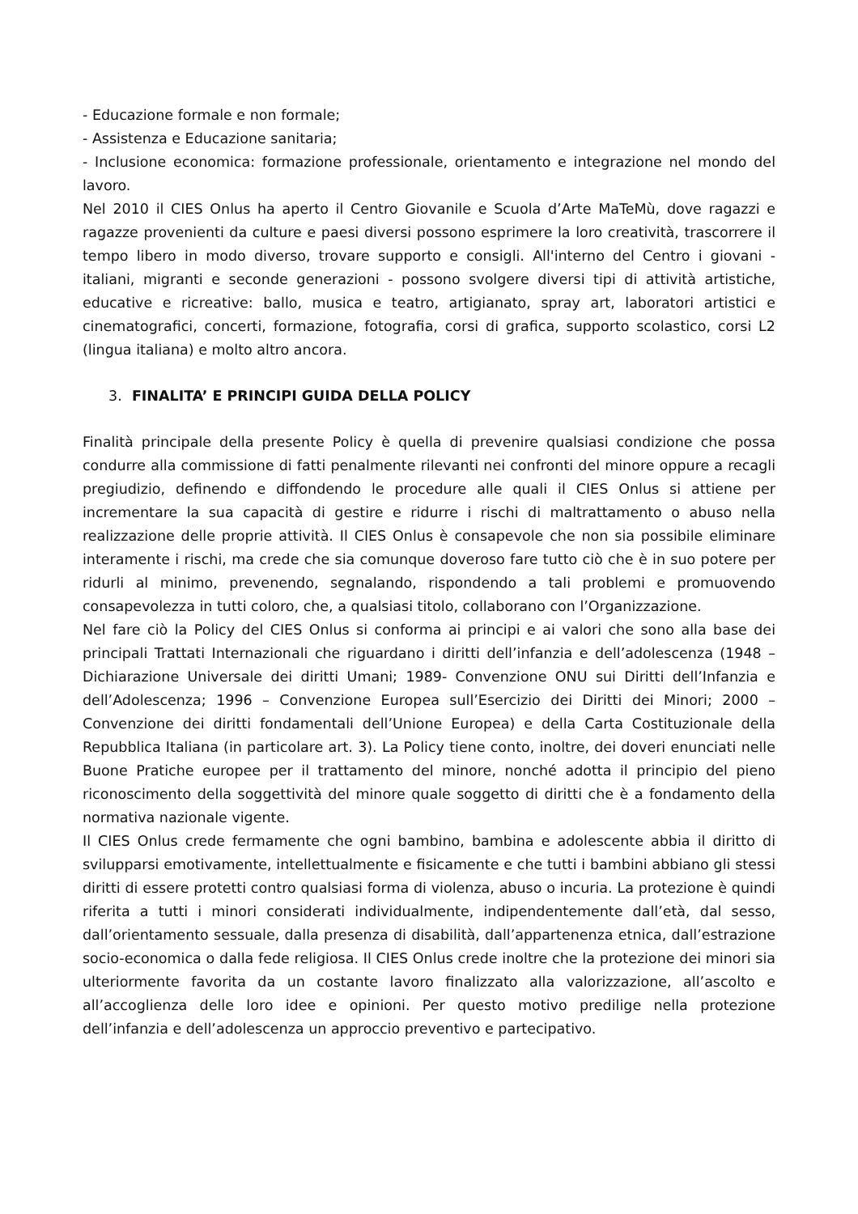- Educazione formale e non formale;
- Assistenza e Educazione sanitaria;
- Inclusione economica: formazione professionale, orientamento e integrazione nel mondo del lavoro.
Nel 2010 il CIES Onlus ha aperto il Centro Giovanile e Scuola d’Arte MaTeMù, dove ragazzi e ragazze provenienti da culture e paesi diversi possono esprimere la loro creatività, trascorrere il tempo libero in modo diverso, trovare supporto e consigli. All'interno del Centro i giovani - italiani, migranti e seconde generazioni - possono svolgere diversi tipi di attività artistiche, educative e ricreative: ballo, musica e teatro, artigianato, spray art, laboratori artistici e cinematografici, concerti, formazione, fotografia, corsi di grafica, supporto scolastico, corsi L2 (lingua italiana) e molto altro ancora.
3. FINALITA’ E PRINCIPI GUIDA DELLA POLICY
Finalità principale della presente Policy è quella di prevenire qualsiasi condizione che possa condurre alla commissione di fatti penalmente rilevanti nei confronti del minore oppure a recagli pregiudizio, definendo e diffondendo le procedure alle quali il CIES Onlus si attiene per incrementare la sua capacità di gestire e ridurre i rischi di maltrattamento o abuso nella realizzazione delle proprie attività. Il CIES Onlus è consapevole che non sia possibile eliminare interamente i rischi, ma crede che sia comunque doveroso fare tutto ciò che è in suo potere per ridurli al minimo, prevenendo, segnalando, rispondendo a tali problemi e promuovendo consapevolezza in tutti coloro, che, a qualsiasi titolo, collaborano con l’Organizzazione.
Nel fare ciò la Policy del CIES Onlus si conforma ai principi e ai valori che sono alla base dei principali Trattati Internazionali che riguardano i diritti dell’infanzia e dell’adolescenza (1948 – Dichiarazione Universale dei diritti Umani; 1989- Convenzione ONU sui Diritti dell’Infanzia e dell’Adolescenza; 1996 – Convenzione Europea sull’Esercizio dei Diritti dei Minori; 2000 – Convenzione dei diritti fondamentali dell’Unione Europea) e della Carta Costituzionale della Repubblica Italiana (in particolare art. 3). La Policy tiene conto, inoltre, dei doveri enunciati nelle Buone Pratiche europee per il trattamento del minore, nonché adotta il principio del pieno riconoscimento della soggettività del minore quale soggetto di diritti che è a fondamento della normativa nazionale vigente.
Il CIES Onlus crede fermamente che ogni bambino, bambina e adolescente abbia il diritto di svilupparsi emotivamente, intellettualmente e fisicamente e che tutti i bambini abbiano gli stessi diritti di essere protetti contro qualsiasi forma di violenza, abuso o incuria. La protezione è quindi riferita a tutti i minori considerati individualmente, indipendentemente dall’età, dal sesso, dall’orientamento sessuale, dalla presenza di disabilità, dall’appartenenza etnica, dall’estrazione socio-economica o dalla fede religiosa. Il CIES Onlus crede inoltre che la protezione dei minori sia ulteriormente favorita da un costante lavoro finalizzato alla valorizzazione, all’ascolto e all’accoglienza delle loro idee e opinioni. Per questo motivo predilige nella protezione dell’infanzia e dell’adolescenza un approccio preventivo e partecipativo.